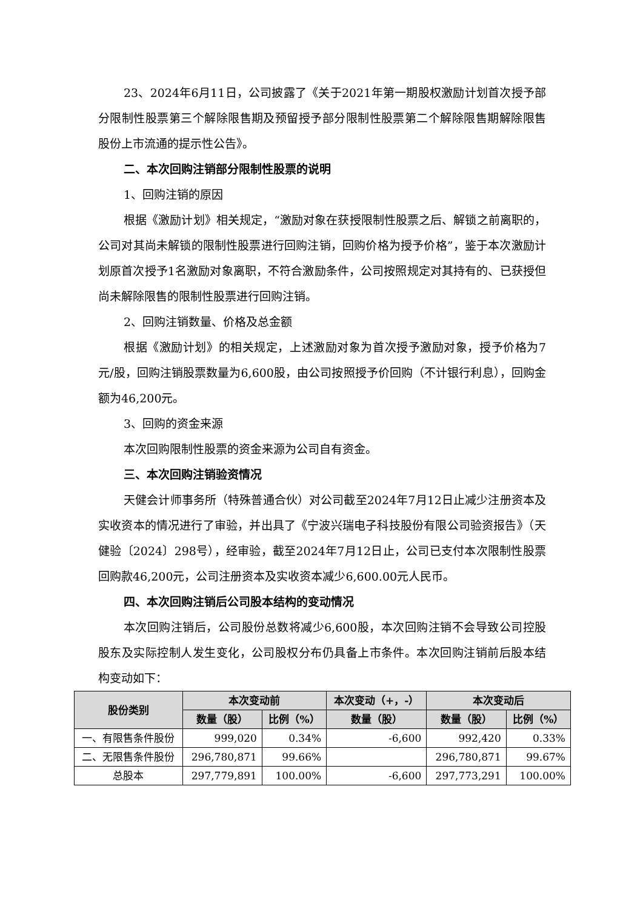23、2024年6月11日，公司披露了《关于2021年第一期股权激励计划首次授予部分限制性股票第三个解除限售期及预留授予部分限制性股票第二个解除限售期解除限售股份上市流通的提示性公告》。
二、本次回购注销部分限制性股票的说明
1、回购注销的原因
根据《激励计划》相关规定，“激励对象在获授限制性股票之后、解锁之前离职的，公司对其尚未解锁的限制性股票进行回购注销，回购价格为授予价格”，鉴于本次激励计划原首次授予1名激励对象离职，不符合激励条件，公司按照规定对其持有的、已获授但尚未解除限售的限制性股票进行回购注销。
2、回购注销数量、价格及总金额
根据《激励计划》的相关规定，上述激励对象为首次授予激励对象，授予价格为7元/股，回购注销股票数量为6,600股，由公司按照授予价回购（不计银行利息），回购金额为46,200元。
3、回购的资金来源
本次回购限制性股票的资金来源为公司自有资金。
三、本次回购注销验资情况
天健会计师事务所（特殊普通合伙）对公司截至2024年7月12日止减少注册资本及实收资本的情况进行了审验，并出具了《宁波兴瑞电子科技股份有限公司验资报告》（天健验〔2024〕298号），经审验，截至2024年7月12日止，公司已支付本次限制性股票回购款46,200元，公司注册资本及实收资本减少6,600.00元人民币。
四、本次回购注销后公司股本结构的变动情况
本次回购注销后，公司股份总数将减少6,600股，本次回购注销不会导致公司控股股东及实际控制人发生变化，公司股权分布仍具备上市条件。本次回购注销前后股本结构变动如下：
| 股份类别 | 本次变动前 | | 本次变动（+，-） | 本次变动后 | |
| --- | --- | --- | --- | --- | --- |
| | 数量（股） | 比例（%） | 数量（股） | 数量（股） | 比例（%） |
| 一、有限售条件股份 | 999,020 | 0.34% | -6,600 | 992,420 | 0.33% |
| 二、无限售条件股份 | 296,780,871 | 99.66% | | 296,780,871 | 99.67% |
| 总股本 | 297,779,891 | 100.00% | -6,600 | 297,773,291 | 100.00% |